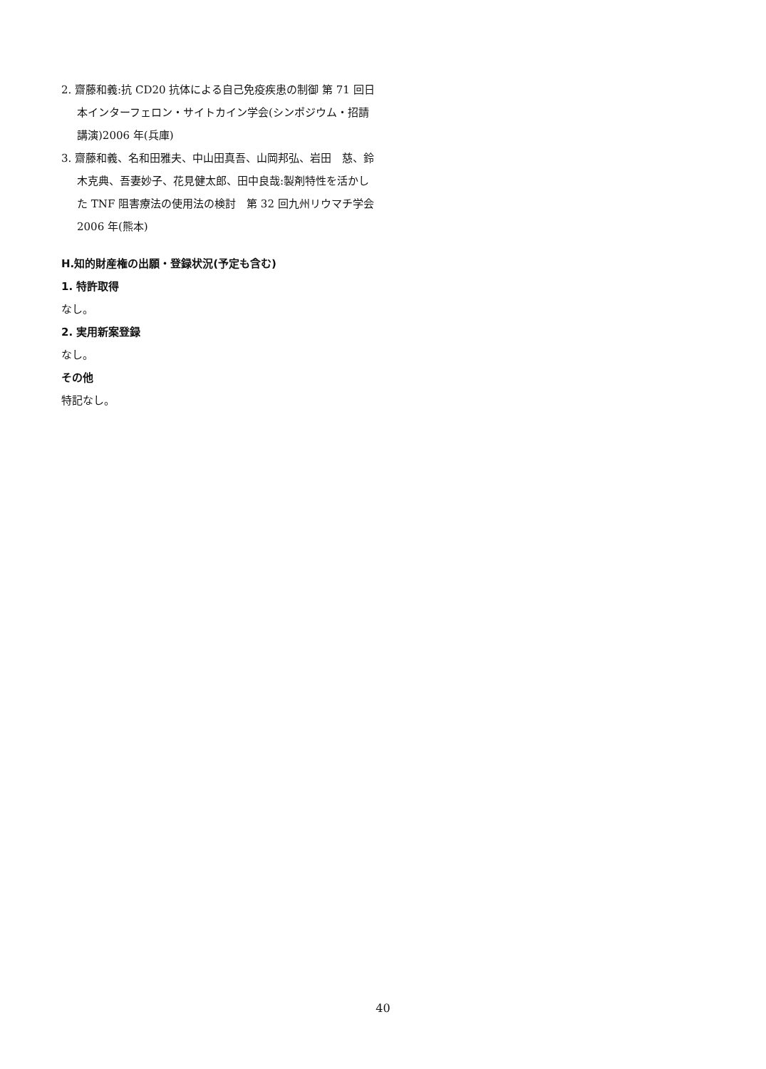2. 齋藤和義:抗 CD20 抗体による自己免疫疾患の制御 第 71 回日本インターフェロン・サイトカイン学会(シンポジウム・招請講演)2006 年(兵庫)
3. 齋藤和義、名和田雅夫、中山田真吾、山岡邦弘、岩田　慈、鈴木克典、吾妻妙子、花見健太郎、田中良哉:製剤特性を活かした TNF 阻害療法の使用法の検討　第 32 回九州リウマチ学会　2006 年(熊本)
H.知的財産権の出願・登録状況(予定も含む)
1. 特許取得
なし。
2. 実用新案登録
なし。
その他
特記なし。
40